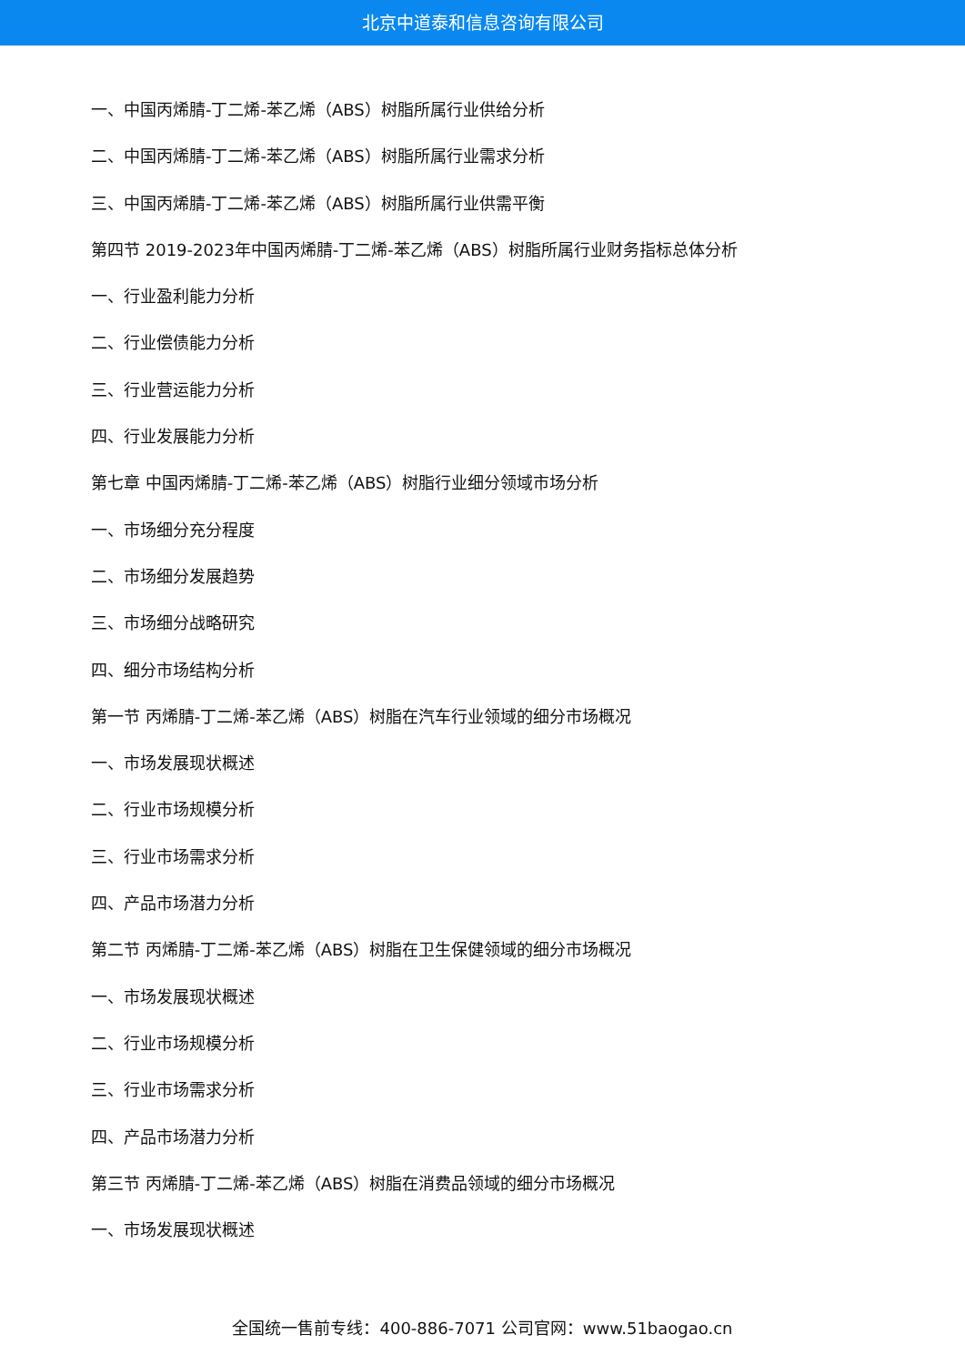北京中道泰和信息咨询有限公司
一、中国丙烯腈-丁二烯-苯乙烯（ABS）树脂所属行业供给分析
二、中国丙烯腈-丁二烯-苯乙烯（ABS）树脂所属行业需求分析
三、中国丙烯腈-丁二烯-苯乙烯（ABS）树脂所属行业供需平衡
第四节 2019-2023年中国丙烯腈-丁二烯-苯乙烯（ABS）树脂所属行业财务指标总体分析
一、行业盈利能力分析
二、行业偿债能力分析
三、行业营运能力分析
四、行业发展能力分析
第七章 中国丙烯腈-丁二烯-苯乙烯（ABS）树脂行业细分领域市场分析
一、市场细分充分程度
二、市场细分发展趋势
三、市场细分战略研究
四、细分市场结构分析
第一节 丙烯腈-丁二烯-苯乙烯（ABS）树脂在汽车行业领域的细分市场概况
一、市场发展现状概述
二、行业市场规模分析
三、行业市场需求分析
四、产品市场潜力分析
第二节 丙烯腈-丁二烯-苯乙烯（ABS）树脂在卫生保健领域的细分市场概况
一、市场发展现状概述
二、行业市场规模分析
三、行业市场需求分析
四、产品市场潜力分析
第三节 丙烯腈-丁二烯-苯乙烯（ABS）树脂在消费品领域的细分市场概况
一、市场发展现状概述
全国统一售前专线：400-886-7071 公司官网：www.51baogao.cn